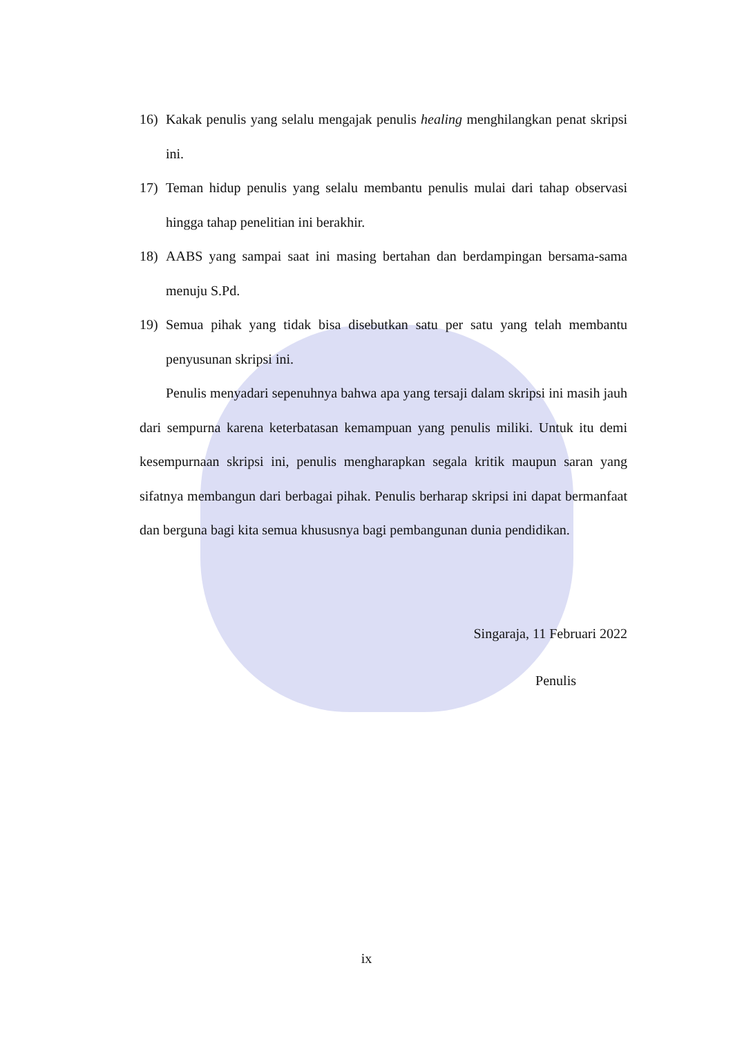16) Kakak penulis yang selalu mengajak penulis healing menghilangkan penat skripsi ini.
17) Teman hidup penulis yang selalu membantu penulis mulai dari tahap observasi hingga tahap penelitian ini berakhir.
18) AABS yang sampai saat ini masing bertahan dan berdampingan bersama-sama menuju S.Pd.
19) Semua pihak yang tidak bisa disebutkan satu per satu yang telah membantu penyusunan skripsi ini.
Penulis menyadari sepenuhnya bahwa apa yang tersaji dalam skripsi ini masih jauh dari sempurna karena keterbatasan kemampuan yang penulis miliki. Untuk itu demi kesempurnaan skripsi ini, penulis mengharapkan segala kritik maupun saran yang sifatnya membangun dari berbagai pihak. Penulis berharap skripsi ini dapat bermanfaat dan berguna bagi kita semua khususnya bagi pembangunan dunia pendidikan.
Singaraja, 11 Februari 2022
Penulis
ix